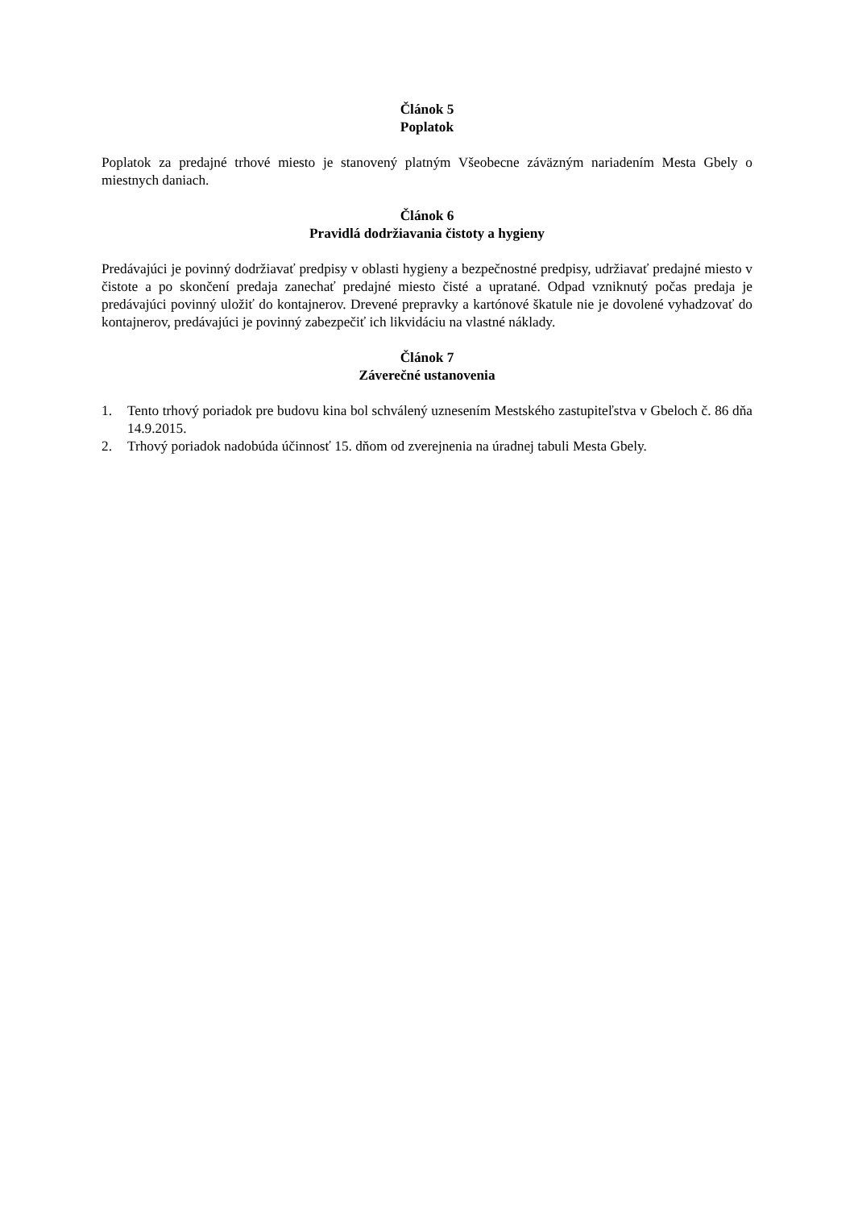Článok 5
Poplatok
Poplatok za predajné trhové miesto je stanovený platným Všeobecne záväzným nariadením Mesta Gbely o miestnych daniach.
Článok 6
Pravidlá dodržiavania čistoty a hygieny
Predávajúci je povinný dodržiavať predpisy v oblasti hygieny a bezpečnostné predpisy, udržiavať predajné miesto v čistote a po skončení predaja zanechať predajné miesto čisté a upratané. Odpad vzniknutý počas predaja je predávajúci povinný uložiť do kontajnerov. Drevené prepravky a kartónové škatule nie je dovolené vyhadzovať do kontajnerov, predávajúci je povinný zabezpečiť ich likvidáciu na vlastné náklady.
Článok 7
Záverečné ustanovenia
1. Tento trhový poriadok pre budovu kina bol schválený uznesením Mestského zastupiteľstva v Gbeloch č. 86 dňa 14.9.2015.
2. Trhový poriadok nadobúda účinnosť 15. dňom od zverejnenia na úradnej tabuli Mesta Gbely.